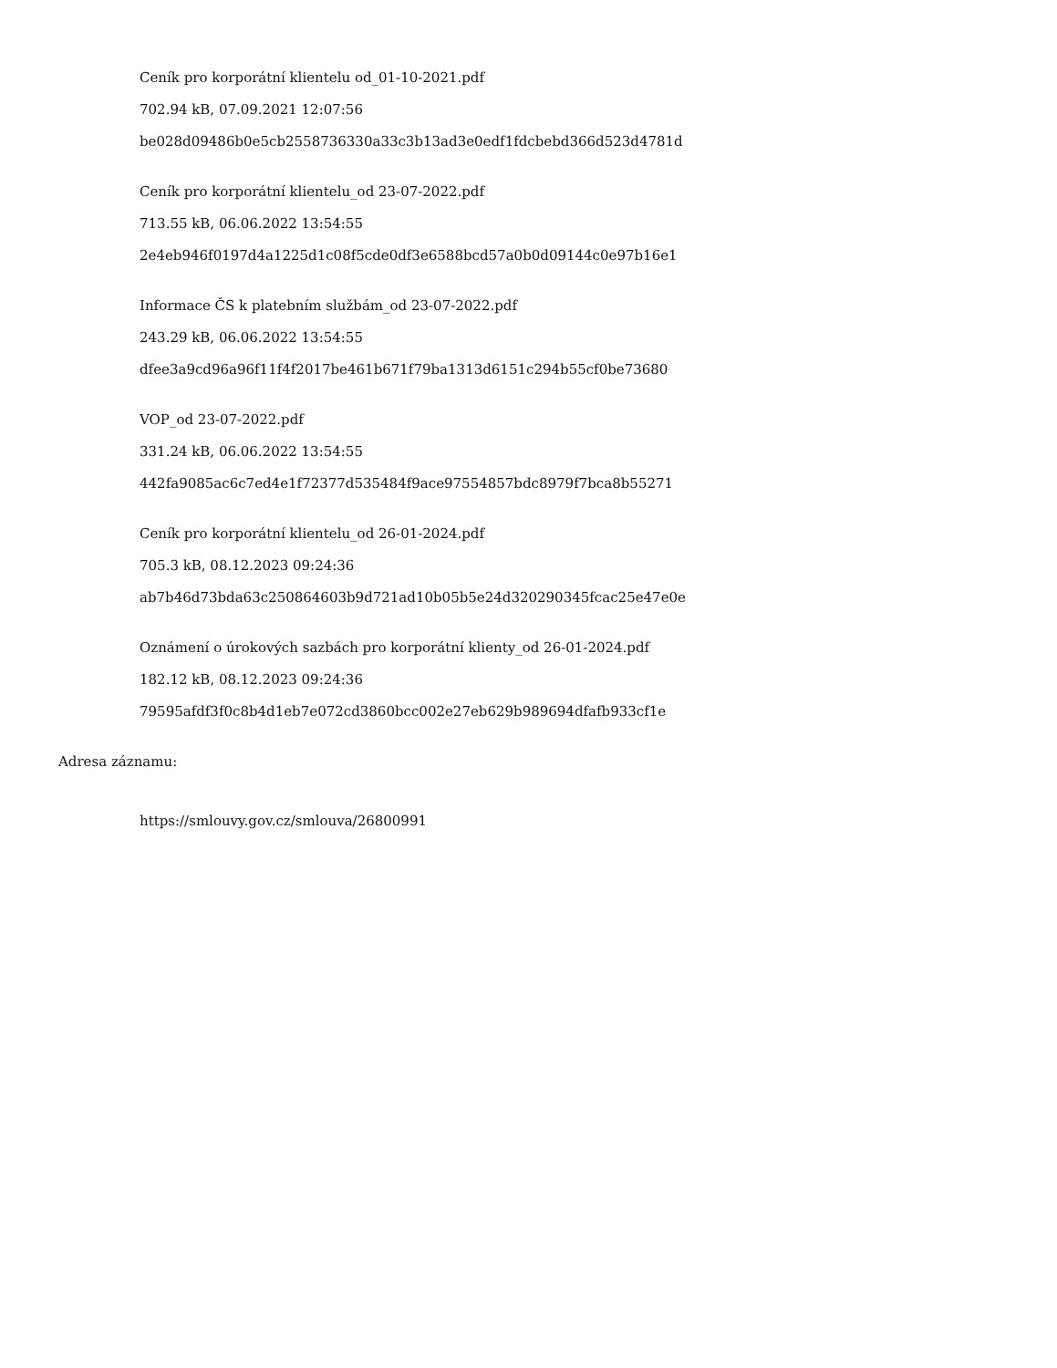Ceník pro korporátní klientelu od_01-10-2021.pdf
702.94 kB, 07.09.2021 12:07:56
be028d09486b0e5cb2558736330a33c3b13ad3e0edf1fdcbebd366d523d4781d
Ceník pro korporátní klientelu_od 23-07-2022.pdf
713.55 kB, 06.06.2022 13:54:55
2e4eb946f0197d4a1225d1c08f5cde0df3e6588bcd57a0b0d09144c0e97b16e1
Informace ČS k platebním službám_od 23-07-2022.pdf
243.29 kB, 06.06.2022 13:54:55
dfee3a9cd96a96f11f4f2017be461b671f79ba1313d6151c294b55cf0be73680
VOP_od 23-07-2022.pdf
331.24 kB, 06.06.2022 13:54:55
442fa9085ac6c7ed4e1f72377d535484f9ace97554857bdc8979f7bca8b55271
Ceník pro korporátní klientelu_od 26-01-2024.pdf
705.3 kB, 08.12.2023 09:24:36
ab7b46d73bda63c250864603b9d721ad10b05b5e24d320290345fcac25e47e0e
Oznámení o úrokových sazbách pro korporátní klienty_od 26-01-2024.pdf
182.12 kB, 08.12.2023 09:24:36
79595afdf3f0c8b4d1eb7e072cd3860bcc002e27eb629b989694dfafb933cf1e
Adresa záznamu:
https://smlouvy.gov.cz/smlouva/26800991